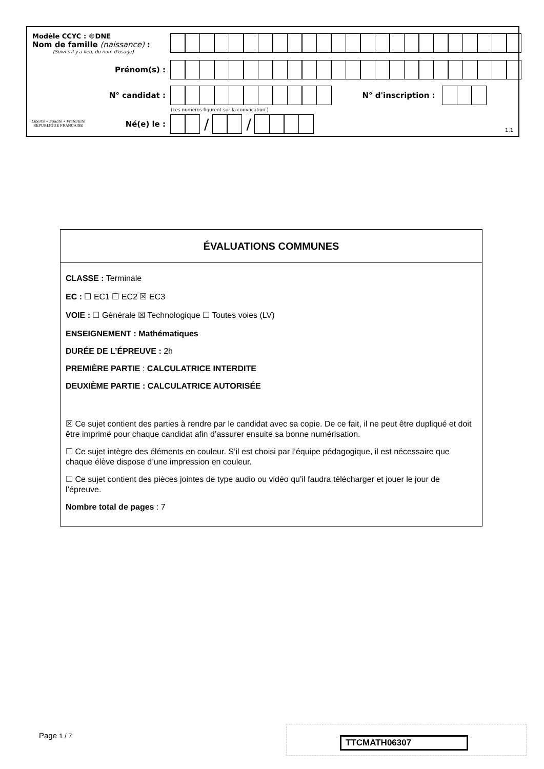Modèle CCYC : ©DNE
Nom de famille (naissance) :
(Suivi s'il y a lieu, du nom d'usage)
Prénom(s) :
N° candidat : N° d'inscription :
(Les numéros figurent sur la convocation.)
Liberté • Égalité • Fraternité
RÉPUBLIQUE FRANÇAISE
Né(e) le :
/ /
1.1
ÉVALUATIONS COMMUNES
CLASSE : Terminale
EC : ☐ EC1 ☐ EC2 ☒ EC3
VOIE : ☐ Générale ☒ Technologique ☐ Toutes voies (LV)
ENSEIGNEMENT : Mathématiques
DURÉE DE L’ÉPREUVE : 2h
PREMIÈRE PARTIE : CALCULATRICE INTERDITE
DEUXIÈME PARTIE : CALCULATRICE AUTORISÉE
☒ Ce sujet contient des parties à rendre par le candidat avec sa copie. De ce fait, il ne peut être dupliqué et doit être imprimé pour chaque candidat afin d’assurer ensuite sa bonne numérisation.
☐ Ce sujet intègre des éléments en couleur. S’il est choisi par l’équipe pédagogique, il est nécessaire que chaque élève dispose d’une impression en couleur.
☐ Ce sujet contient des pièces jointes de type audio ou vidéo qu’il faudra télécharger et jouer le jour de l’épreuve.
Nombre total de pages : 7
Page 1 / 7 TTCMATH06307